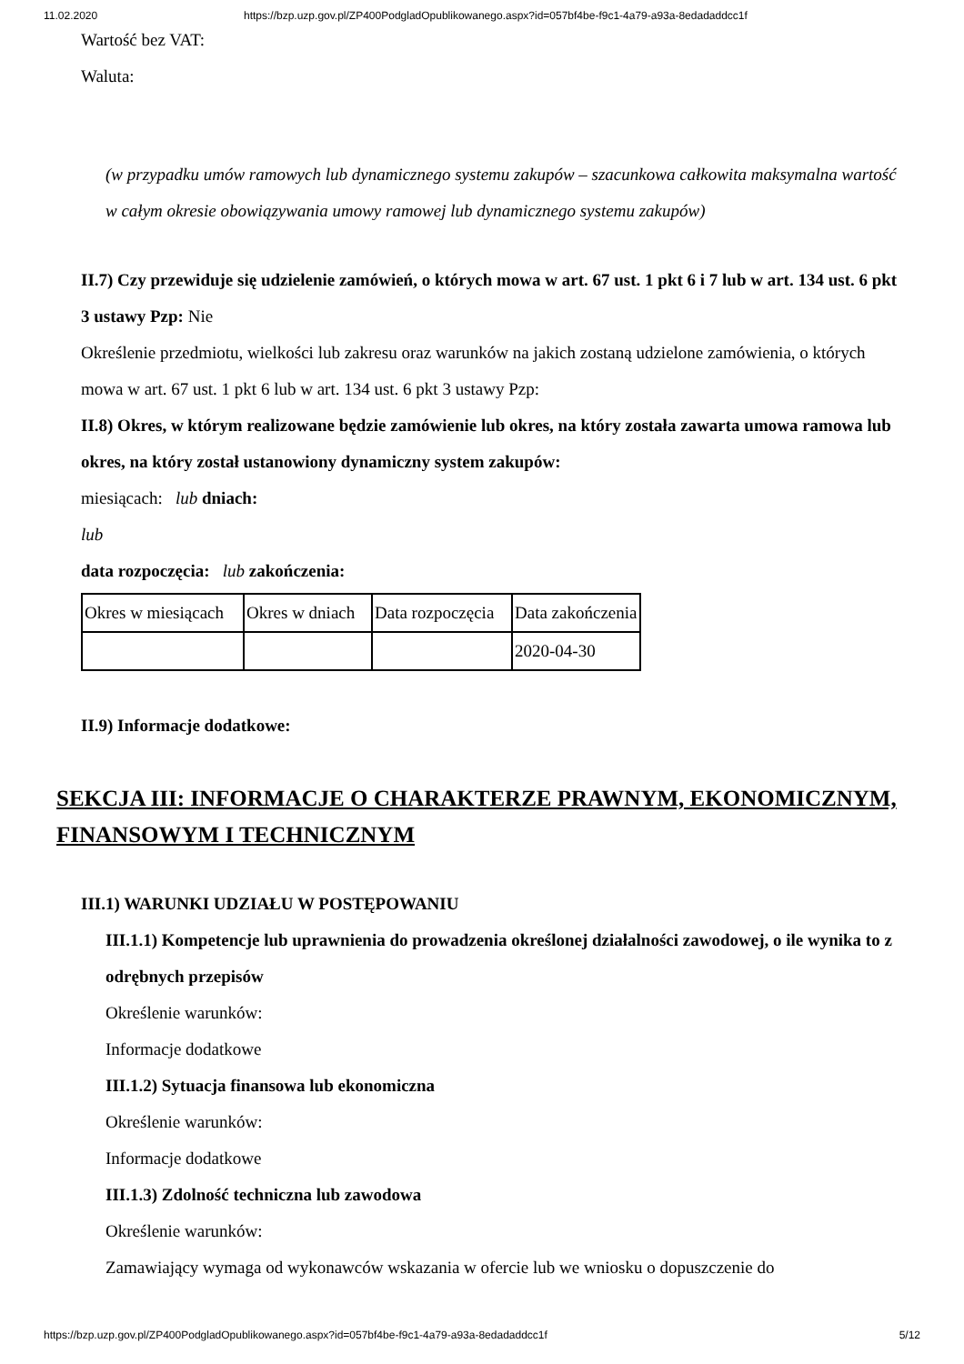11.02.2020 https://bzp.uzp.gov.pl/ZP400PodgladOpublikowanego.aspx?id=057bf4be-f9c1-4a79-a93a-8edadaddcc1f
Wartość bez VAT:
Waluta:
(w przypadku umów ramowych lub dynamicznego systemu zakupów – szacunkowa całkowita maksymalna wartość w całym okresie obowiązywania umowy ramowej lub dynamicznego systemu zakupów)
II.7) Czy przewiduje się udzielenie zamówień, o których mowa w art. 67 ust. 1 pkt 6 i 7 lub w art. 134 ust. 6 pkt 3 ustawy Pzp: Nie
Określenie przedmiotu, wielkości lub zakresu oraz warunków na jakich zostaną udzielone zamówienia, o których mowa w art. 67 ust. 1 pkt 6 lub w art. 134 ust. 6 pkt 3 ustawy Pzp:
II.8) Okres, w którym realizowane będzie zamówienie lub okres, na który została zawarta umowa ramowa lub okres, na który został ustanowiony dynamiczny system zakupów:
miesiącach: lub dniach:
lub
data rozpoczęcia: lub zakończenia:
| Okres w miesiącach | Okres w dniach | Data rozpoczęcia | Data zakończenia |
| | | | 2020-04-30 |
II.9) Informacje dodatkowe:
SEKCJA III: INFORMACJE O CHARAKTERZE PRAWNYM, EKONOMICZNYM, FINANSOWYM I TECHNICZNYM
III.1) WARUNKI UDZIAŁU W POSTĘPOWANIU
III.1.1) Kompetencje lub uprawnienia do prowadzenia określonej działalności zawodowej, o ile wynika to z odrębnych przepisów
Określenie warunków:
Informacje dodatkowe
III.1.2) Sytuacja finansowa lub ekonomiczna
Określenie warunków:
Informacje dodatkowe
III.1.3) Zdolność techniczna lub zawodowa
Określenie warunków:
Zamawiający wymaga od wykonawców wskazania w ofercie lub we wniosku o dopuszczenie do
https://bzp.uzp.gov.pl/ZP400PodgladOpublikowanego.aspx?id=057bf4be-f9c1-4a79-a93a-8edadaddcc1f 5/12